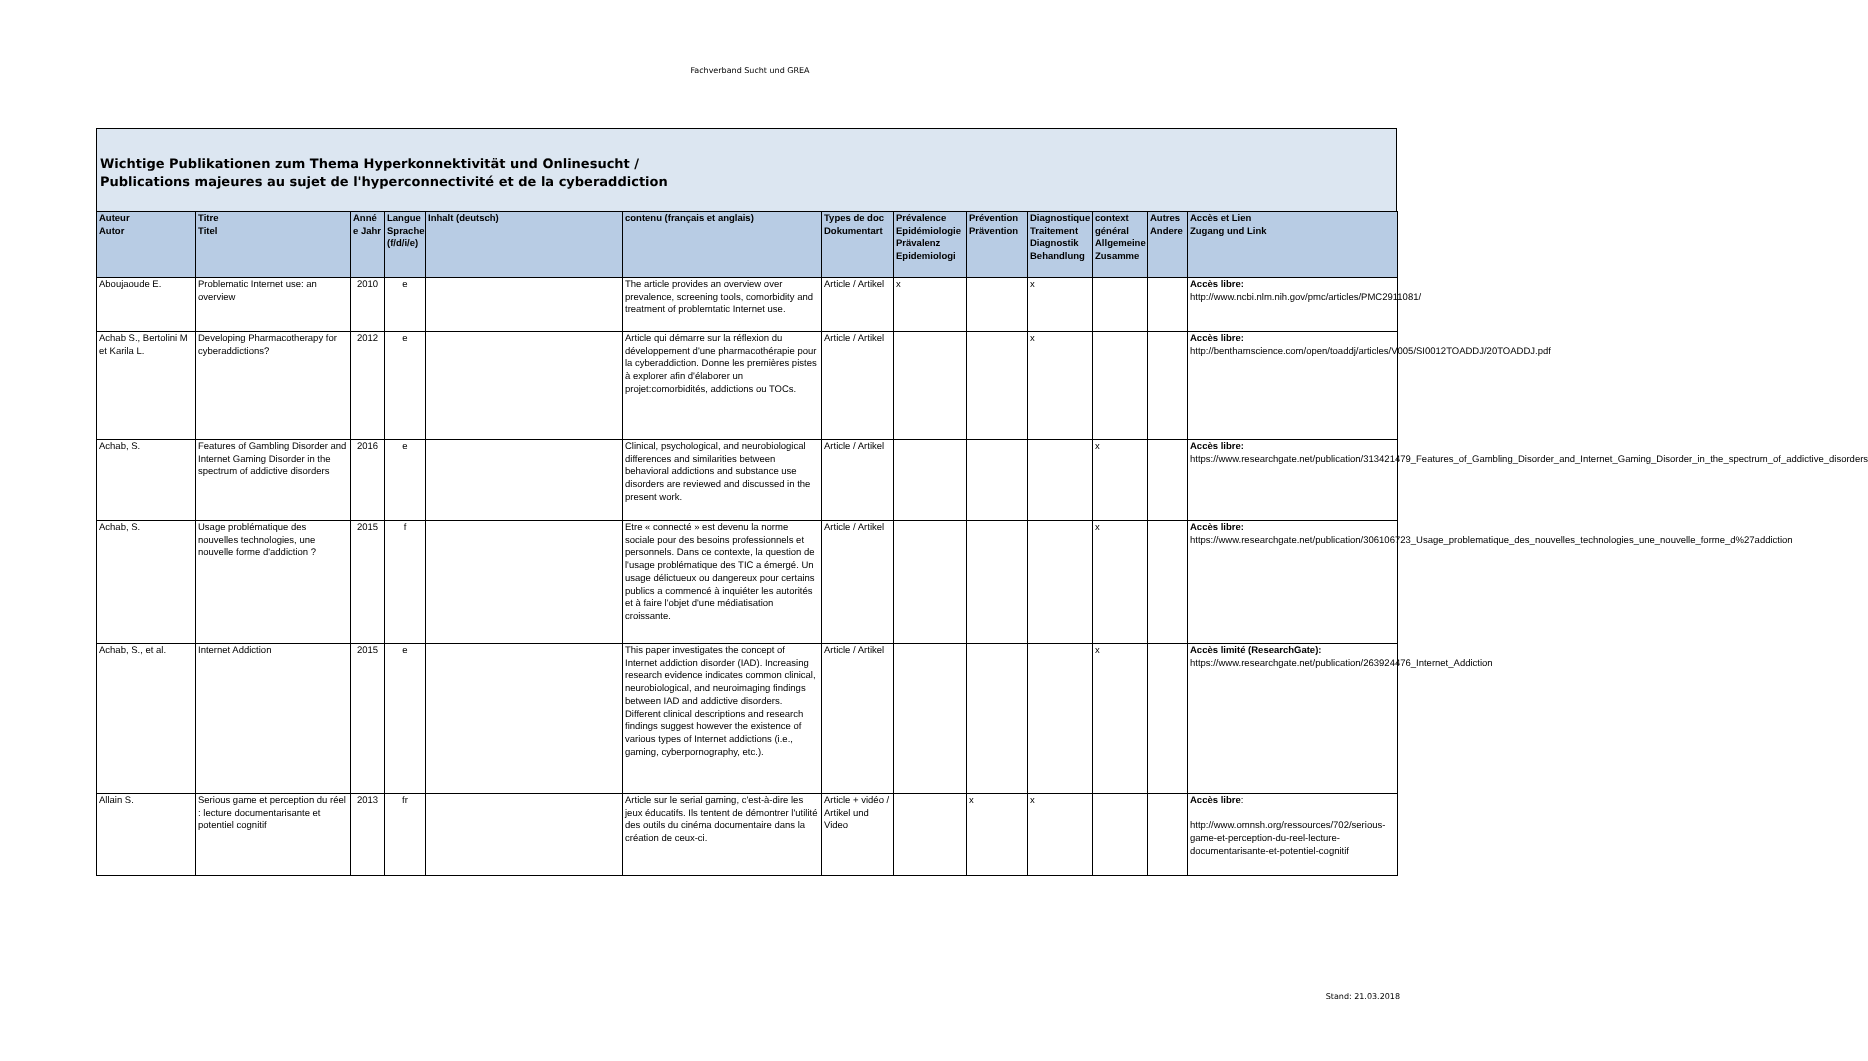Fachverband Sucht und GREA
Wichtige Publikationen zum Thema Hyperkonnektivität und Onlinesucht /
Publications majeures au sujet de l'hyperconnectivité et de la cyberaddiction
| Auteur Autor | Titre Titel | Anné e Jahr | Langue Sprache (f/d/i/e) | Inhalt (deutsch) | contenu (français et anglais) | Types de doc Dokumentart | Prévalence Epidémiologie Prävalenz Epidemiologi | Prévention Prävention | Diagnostique Traitement Diagnostik Behandlung | context général Allgemeine Zusamme | Autres Andere | Accès et Lien Zugang und Link |
| --- | --- | --- | --- | --- | --- | --- | --- | --- | --- | --- | --- | --- |
| Aboujaoude E. | Problematic Internet use: an overview | 2010 | e | | The article provides an overview over prevalence, screening tools, comorbidity and treatment of problemtatic Internet use. | Article / Artikel | x | | x | | | Accès libre: http://www.ncbi.nlm.nih.gov/pmc/articles/PMC2911081/ |
| Achab S., Bertolini M et Karila L. | Developing Pharmacotherapy for cyberaddictions? | 2012 | e | | Article qui démarre sur la réflexion du développement d'une pharmacothérapie pour la cyberaddiction. Donne les premières pistes à explorer afin d'élaborer un projet:comorbidités, addictions ou TOCs. | Article / Artikel | | | x | | | Accès libre: http://benthamscience.com/open/toaddj/articles/V005/SI0012TOADDJ/20TOADDJ.pdf |
| Achab, S. | Features of Gambling Disorder and Internet Gaming Disorder in the spectrum of addictive disorders | 2016 | e | | Clinical, psychological, and neurobiological differences and similarities between behavioral addictions and substance use disorders are reviewed and discussed in the present work. | Article / Artikel | | | | x | | Accès libre: https://www.researchgate.net/publication/313421479_Features_of_Gambling_Disorder_and_Internet_Gaming_Disorder_in_the_spectrum_of_addictive_disorders |
| Achab, S. | Usage problématique des nouvelles technologies, une nouvelle forme d'addiction ? | 2015 | f | | Etre « connecté » est devenu la norme sociale pour des besoins professionnels et personnels. Dans ce contexte, la question de l'usage problématique des TIC a émergé. Un usage délictueux ou dangereux pour certains publics a commencé à inquiéter les autorités et à faire l'objet d'une médiatisation croissante. | Article / Artikel | | | | x | | Accès libre: https://www.researchgate.net/publication/306106723_Usage_problematique_des_nouvelles_technologies_une_nouvelle_forme_d%27addiction |
| Achab, S., et al. | Internet Addiction | 2015 | e | | This paper investigates the concept of Internet addiction disorder (IAD). Increasing research evidence indicates common clinical, neurobiological, and neuroimaging findings between IAD and addictive disorders. Different clinical descriptions and research findings suggest however the existence of various types of Internet addictions (i.e., gaming, cyberpornography, etc.). | Article / Artikel | | | | x | | Accès limité (ResearchGate): https://www.researchgate.net/publication/263924476_Internet_Addiction |
| Allain S. | Serious game et perception du réel : lecture documentarisante et potentiel cognitif | 2013 | fr | | Article sur le serial gaming, c'est-à-dire les jeux éducatifs. Ils tentent de démontrer l'utilité des outils du cinéma documentaire dans la création de ceux-ci. | Article + vidéo / Artikel und Video | | x | x | | | Accès libre : http://www.omnsh.org/ressources/702/serious-game-et-perception-du-reel-lecture-documentarisante-et-potentiel-cognitif |
Stand: 21.03.2018